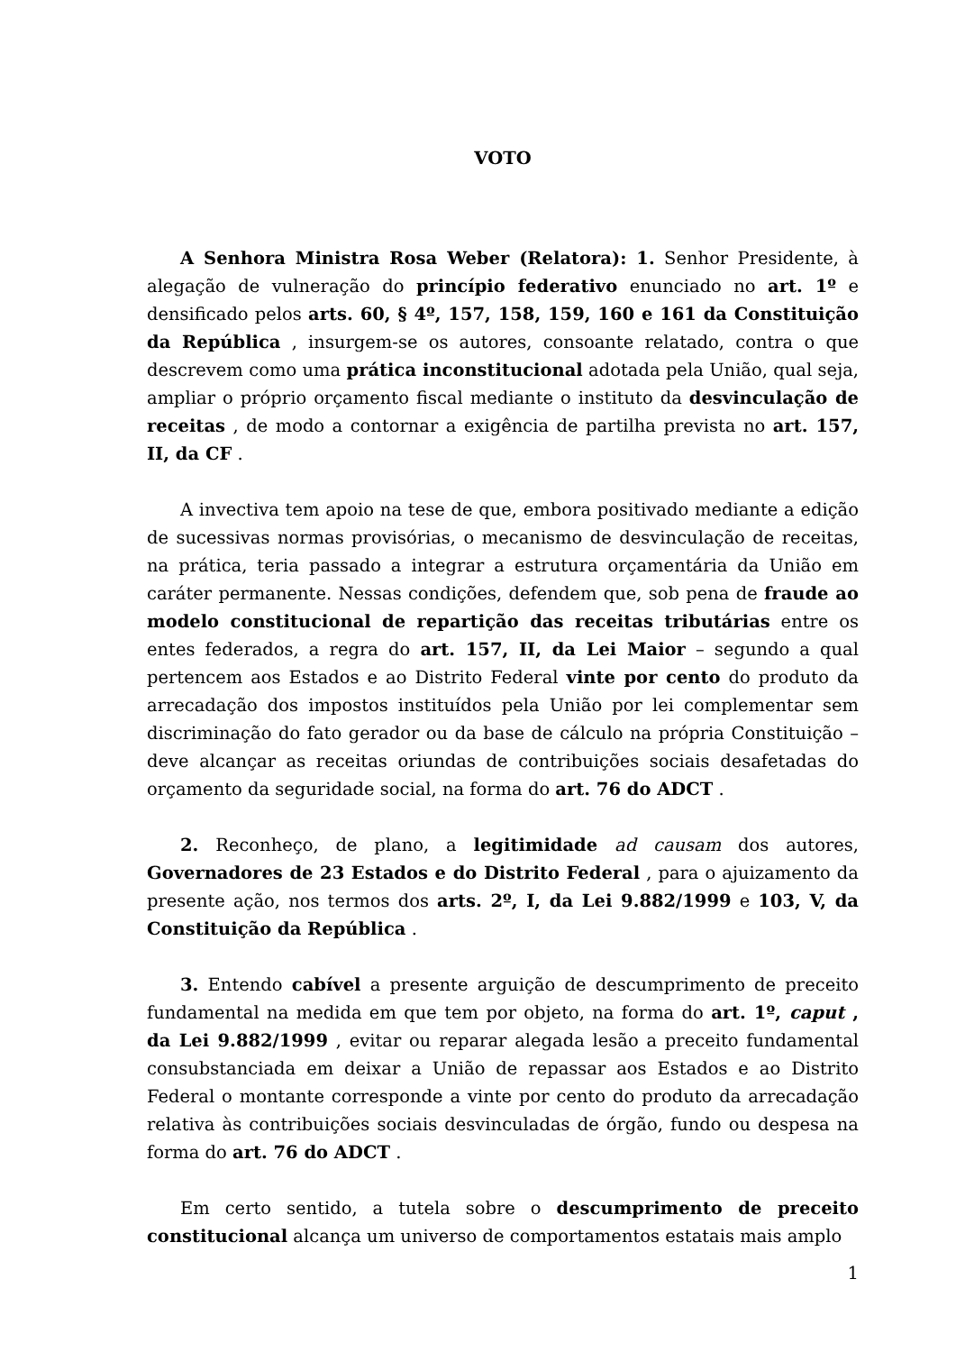VOTO
A Senhora Ministra Rosa Weber (Relatora): 1. Senhor Presidente, à alegação de vulneração do princípio federativo enunciado no art. 1º e densificado pelos arts. 60, § 4º, 157, 158, 159, 160 e 161 da Constituição da República , insurgem-se os autores, consoante relatado, contra o que descrevem como uma prática inconstitucional adotada pela União, qual seja, ampliar o próprio orçamento fiscal mediante o instituto da desvinculação de receitas , de modo a contornar a exigência de partilha prevista no art. 157, II, da CF .
A invectiva tem apoio na tese de que, embora positivado mediante a edição de sucessivas normas provisórias, o mecanismo de desvinculação de receitas, na prática, teria passado a integrar a estrutura orçamentária da União em caráter permanente. Nessas condições, defendem que, sob pena de fraude ao modelo constitucional de repartição das receitas tributárias entre os entes federados, a regra do art. 157, II, da Lei Maior – segundo a qual pertencem aos Estados e ao Distrito Federal vinte por cento do produto da arrecadação dos impostos instituídos pela União por lei complementar sem discriminação do fato gerador ou da base de cálculo na própria Constituição – deve alcançar as receitas oriundas de contribuições sociais desafetadas do orçamento da seguridade social, na forma do art. 76 do ADCT .
2. Reconheço, de plano, a legitimidade ad causam dos autores, Governadores de 23 Estados e do Distrito Federal , para o ajuizamento da presente ação, nos termos dos arts. 2º, I, da Lei 9.882/1999 e 103, V, da Constituição da República .
3. Entendo cabível a presente arguição de descumprimento de preceito fundamental na medida em que tem por objeto, na forma do art. 1º, caput , da Lei 9.882/1999 , evitar ou reparar alegada lesão a preceito fundamental consubstanciada em deixar a União de repassar aos Estados e ao Distrito Federal o montante corresponde a vinte por cento do produto da arrecadação relativa às contribuições sociais desvinculadas de órgão, fundo ou despesa na forma do art. 76 do ADCT .
Em certo sentido, a tutela sobre o descumprimento de preceito constitucional alcança um universo de comportamentos estatais mais amplo
1